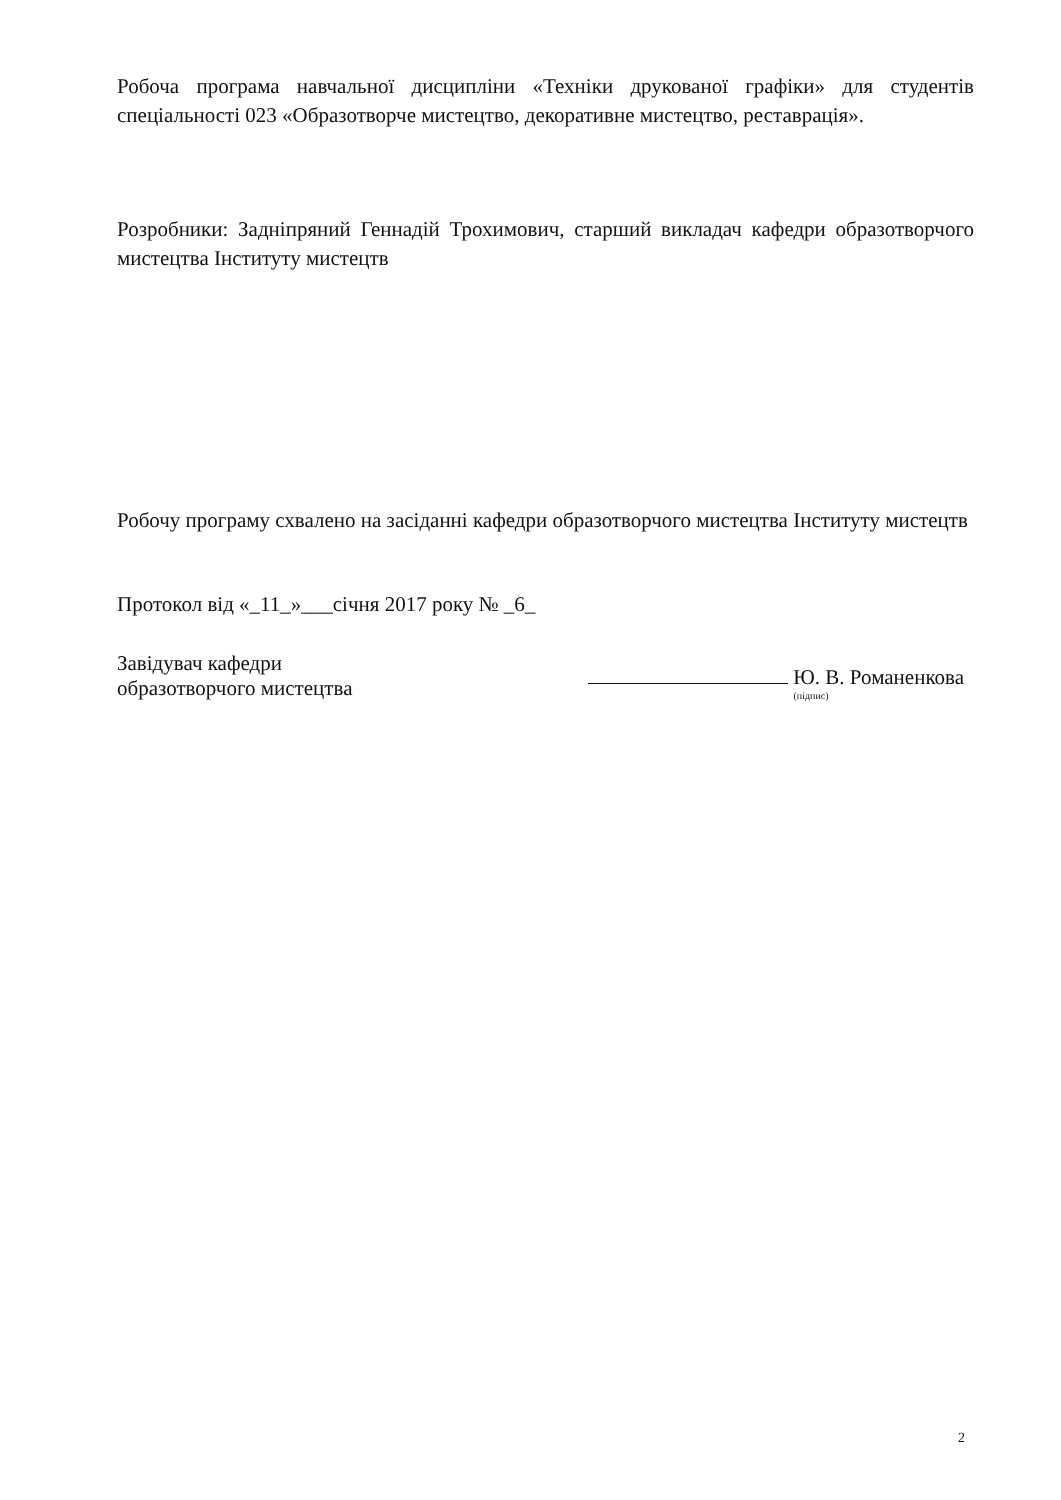Робоча програма навчальної дисципліни «Техніки друкованої графіки» для студентів спеціальності 023 «Образотворче мистецтво, декоративне мистецтво, реставрація».
Розробники: Задніпряний Геннадій Трохимович, старший викладач кафедри образотворчого мистецтва Інституту мистецтв
Робочу програму схвалено на засіданні кафедри образотворчого мистецтва Інституту мистецтв
Протокол від «_11_»___січня 2017 року № _6_
Завідувач кафедри
образотворчого мистецтва
Ю. В. Романенкова
(підпис)
2